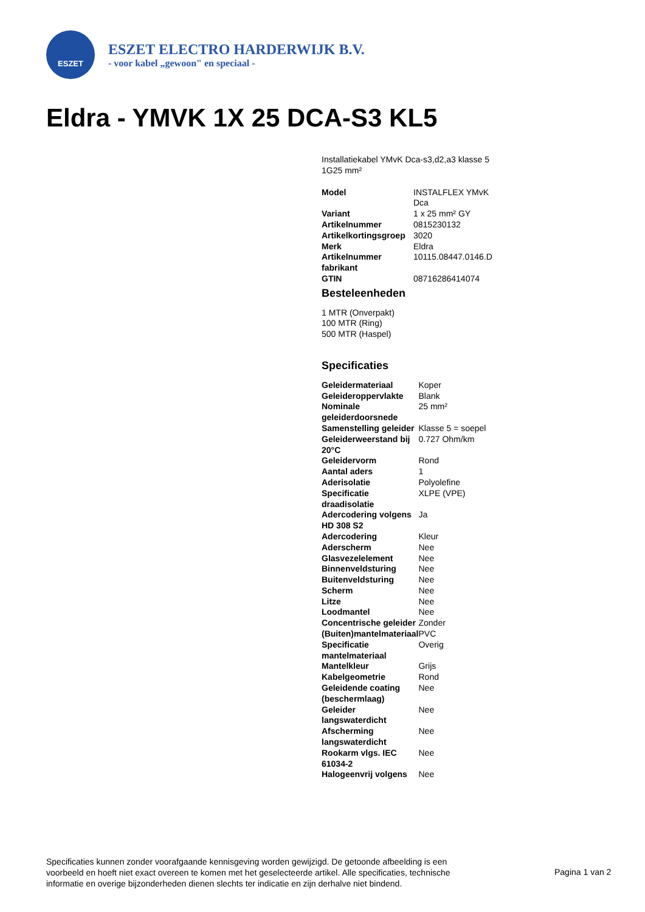ESZET
ESZET ELECTRO HARDERWIJK B.V.
- voor kabel „gewoon" en speciaal -
Eldra - YMVK 1X 25 DCA-S3 KL5
Installatiekabel YMvK Dca-s3,d2,a3 klasse 5 1G25 mm²
| Model | INSTALFLEX YMvK Dca |
| Variant | 1 x 25 mm² GY |
| Artikelnummer | 0815230132 |
| Artikelkortingsgroep | 3020 |
| Merk | Eldra |
| Artikelnummer fabrikant | 10115.08447.0146.D |
| GTIN | 08716286414074 |
Besteleenheden
1 MTR (Onverpakt)
100 MTR (Ring)
500 MTR (Haspel)
Specificaties
| Geleidermateriaal | Koper |
| Geleideroppervlakte | Blank |
| Nominale geleiderdoorsnede | 25 mm² |
| Samenstelling geleider | Klasse 5 = soepel |
| Geleiderweerstand bij 20°C | 0.727 Ohm/km |
| Geleidervorm | Rond |
| Aantal aders | 1 |
| Aderisolatie | Polyolefine |
| Specificatie draadisolatie | XLPE (VPE) |
| Adercodering volgens HD 308 S2 | Ja |
| Adercodering | Kleur |
| Aderscherm | Nee |
| Glasvezelelement | Nee |
| Binnenveldsturing | Nee |
| Buitenveldsturing | Nee |
| Scherm | Nee |
| Litze | Nee |
| Loodmantel | Nee |
| Concentrische geleider | Zonder |
| (Buiten)mantelmateriaal | PVC |
| Specificatie mantelmateriaal | Overig |
| Mantelkleur | Grijs |
| Kabelgeometrie | Rond |
| Geleidende coating (beschermlaag) | Nee |
| Geleider langswaterdicht | Nee |
| Afscherming langswaterdicht | Nee |
| Rookarm vlgs. IEC 61034-2 | Nee |
| Halogeenvrij volgens | Nee |
Specificaties kunnen zonder voorafgaande kennisgeving worden gewijzigd. De getoonde afbeelding is een voorbeeld en hoeft niet exact overeen te komen met het geselecteerde artikel. Alle specificaties, technische informatie en overige bijzonderheden dienen slechts ter indicatie en zijn derhalve niet bindend.
Pagina 1 van 2